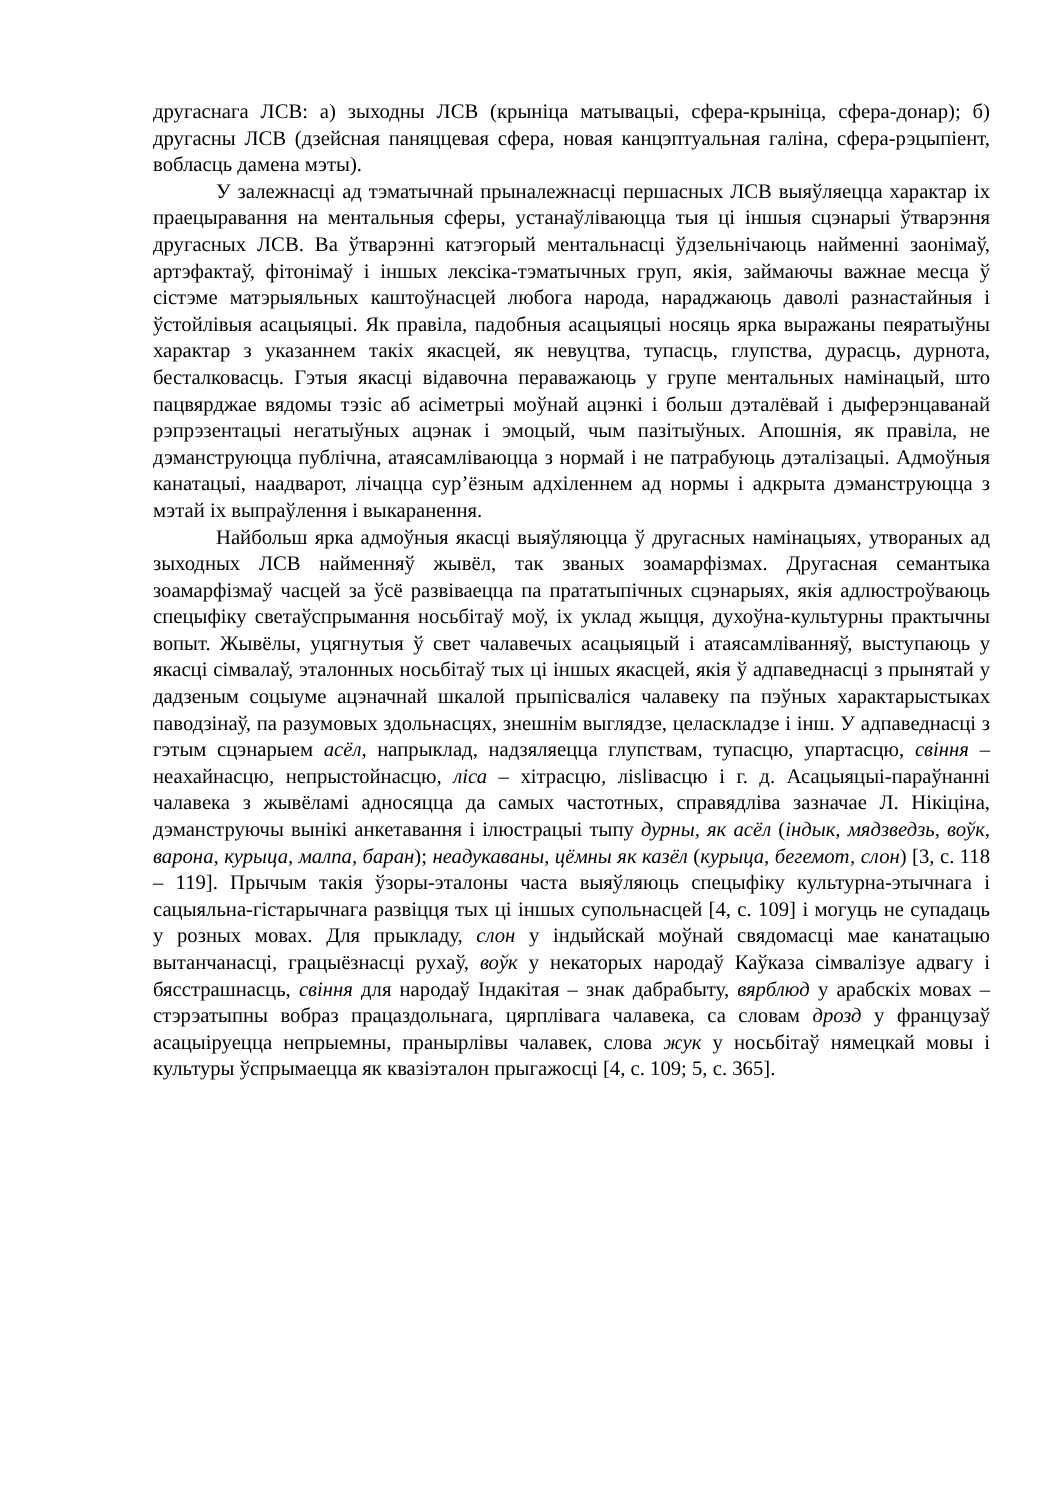другаснага ЛСВ: а) зыходны ЛСВ (крыніца матывацыі, сфера-крыніца, сфера-донар); б) другасны ЛСВ (дзейсная паняццевая сфера, новая канцэптуальная галіна, сфера-рэцыпіент, вобласць дамена мэты).
У залежнасці ад тэматычнай прыналежнасці першасных ЛСВ выяўляецца характар іх праецыравання на ментальныя сферы, устанаўліваюцца тыя ці іншыя сцэнарыі ўтварэння другасных ЛСВ. Ва ўтварэнні катэгорый ментальнасці ўдзельнічаюць найменні заонімаў, артэфактаў, фітонімаў і іншых лексіка-тэматычных груп, якія, займаючы важнае месца ў сістэме матэрыяльных каштоўнасцей любога народа, нараджаюць даволі разнастайныя і ўстойлівыя асацыяцыі. Як правіла, падобныя асацыяцыі носяць ярка выражаны пеяратыўны характар з указаннем такіх якасцей, як невуцтва, тупасць, глупства, дурасць, дурнота, бесталковасць. Гэтыя якасці відавочна пераважаюць у групе ментальных намінацый, што пацвярджае вядомы тэзіс аб асіметрыі моўнай ацэнкі і больш дэталёвай і дыферэнцаванай рэпрэзентацыі негатыўных ацэнак і эмоцый, чым пазітыўных. Апошнія, як правіла, не дэманструюцца публічна, атаясамліваюцца з нормай і не патрабуюць дэталізацыі. Адмоўныя канатацыі, наадварот, лічацца сур’ёзным адхіленнем ад нормы і адкрыта дэманструюцца з мэтай іх выпраўлення і выкаранення.
Найбольш ярка адмоўныя якасці выяўляюцца ў другасных намінацыях, утвораных ад зыходных ЛСВ найменняў жывёл, так званых зоамарфізмах. Другасная семантыка зоамарфізмаў часцей за ўсё развіваецца па прататыпічных сцэнарыях, якія адлюстроўваюць спецыфіку светаўспрымання носьбітаў моў, іх уклад жыцця, духоўна-культурны практычны вопыт. Жывёлы, уцягнутыя ў свет чалавечых асацыяцый і атаясамліванняў, выступаюць у якасці сімвалаў, эталонных носьбітаў тых ці іншых якасцей, якія ў адпаведнасці з прынятай у дадзеным соцыуме ацэначнай шкалой прыпісваліся чалавеку па пэўных характарыстыках паводзінаў, па разумовых здольнасцях, знешнім выглядзе, целаскладзе і інш. У адпаведнасці з гэтым сцэнарыем асёл, напрыклад, надзяляецца глупствам, тупасцю, упартасцю, свіння – неахайнасцю, непрыстойнасцю, ліса – хітрасцю, лislівасцю і г. д. Асацыяцыі-параўнанні чалавека з жывёламі адносяцца да самых частотных, справядліва зазначае Л. Нікіціна, дэманструючы вынікі анкетавання і ілюстрацыі тыпу дурны, як асёл (індык, мядзведзь, воўк, варона, курыца, малпа, баран); неадукаваны, цёмны як казёл (курыца, бегемот, слон) [3, с. 118 – 119]. Прычым такія ўзоры-эталоны часта выяўляюць спецыфіку культурна-этычнага і сацыяльна-гістарычнага развіцця тых ці іншых супольнасцей [4, с. 109] і могуць не супадаць у розных мовах. Для прыкладу, слон у індыйскай моўнай свядомасці мае канатацыю вытанчанасці, грацыёзнасці рухаў, воўк у некаторых народаў Каўказа сімвалізуе адвагу і бясстрашнасць, свіння для народаў Індакітая – знак дабрабыту, вярблюд у арабскіх мовах – стэрэатыпны вобраз працаздольнага, цярплівага чалавека, са словам дрозд у французаў асацыіруецца непрыемны, пранырлівы чалавек, слова жук у носьбітаў нямецкай мовы і культуры ўспрымаецца як квазіэталон прыгажосці [4, с. 109; 5, с. 365].